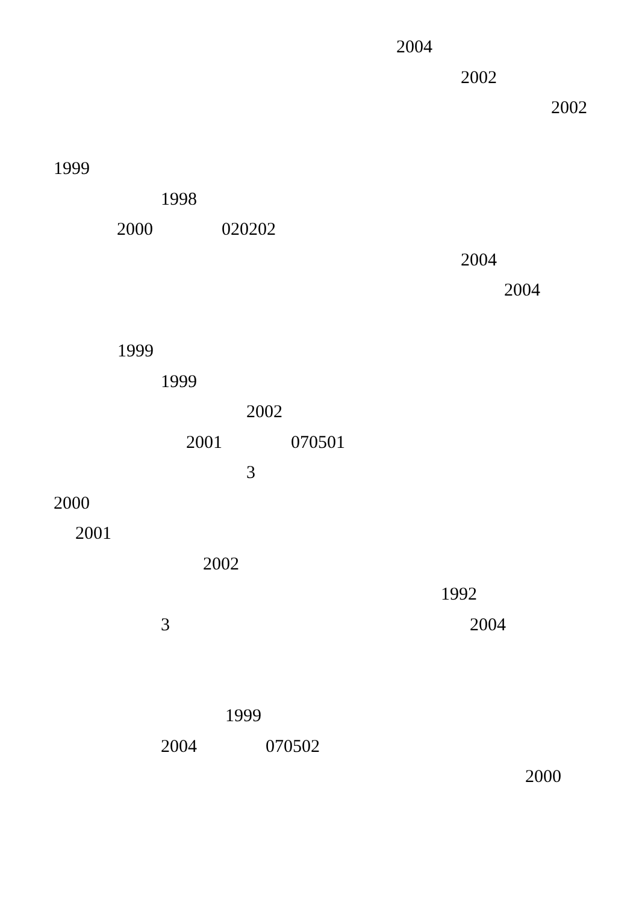2004
2002
2002
1999
1998
2000 020202
2004
2004
1999
1999
2002
2001 070501
3
2000
2001
2002
1992
3 2004
1999
2004 070502
2000